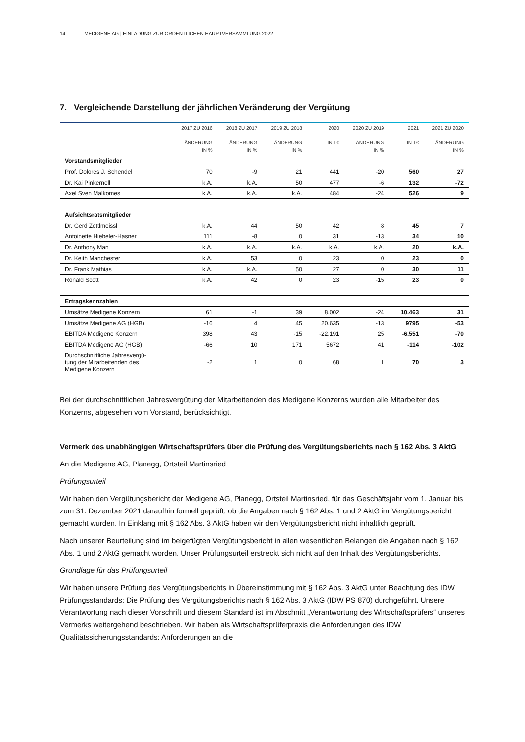14 MEDIGENE AG | EINLADUNG ZUR ORDENTLICHEN HAUPTVERSAMMLUNG 2022
7. Vergleichende Darstellung der jährlichen Veränderung der Vergütung
| | 2017 ZU 2016 ÄNDERUNG IN % | 2018 ZU 2017 ÄNDERUNG IN % | 2019 ZU 2018 ÄNDERUNG IN % | 2020 IN T€ | 2020 ZU 2019 ÄNDERUNG IN % | 2021 IN T€ | 2021 ZU 2020 ÄNDERUNG IN % |
| --- | --- | --- | --- | --- | --- | --- | --- |
| Vorstandsmitglieder | | | | | | | |
| Prof. Dolores J. Schendel | 70 | -9 | 21 | 441 | -20 | 560 | 27 |
| Dr. Kai Pinkernell | k.A. | k.A. | 50 | 477 | -6 | 132 | -72 |
| Axel Sven Malkomes | k.A. | k.A. | k.A. | 484 | -24 | 526 | 9 |
| Aufsichtsratsmitglieder | | | | | | | |
| Dr. Gerd Zettlmeissl | k.A. | 44 | 50 | 42 | 8 | 45 | 7 |
| Antoinette Hiebeler-Hasner | 111 | -8 | 0 | 31 | -13 | 34 | 10 |
| Dr. Anthony Man | k.A. | k.A. | k.A. | k.A. | k.A. | 20 | k.A. |
| Dr. Keith Manchester | k.A. | 53 | 0 | 23 | 0 | 23 | 0 |
| Dr. Frank Mathias | k.A. | k.A. | 50 | 27 | 0 | 30 | 11 |
| Ronald Scott | k.A. | 42 | 0 | 23 | -15 | 23 | 0 |
| Ertragskennzahlen | | | | | | | |
| Umsätze Medigene Konzern | 61 | -1 | 39 | 8.002 | -24 | 10.463 | 31 |
| Umsätze Medigene AG (HGB) | -16 | 4 | 45 | 20.635 | -13 | 9795 | -53 |
| EBITDA Medigene Konzern | 398 | 43 | -15 | -22.191 | 25 | -6.551 | -70 |
| EBITDA Medigene AG (HGB) | -66 | 10 | 171 | 5672 | 41 | -114 | -102 |
| Durchschnittliche Jahresvergü- tung der Mitarbeitenden des Medigene Konzern | -2 | 1 | 0 | 68 | 1 | 70 | 3 |
Bei der durchschnittlichen Jahresvergütung der Mitarbeitenden des Medigene Konzerns wurden alle Mitarbeiter des Konzerns, abgesehen vom Vorstand, berücksichtigt.
Vermerk des unabhängigen Wirtschaftsprüfers über die Prüfung des Vergütungsberichts nach § 162 Abs. 3 AktG
An die Medigene AG, Planegg, Ortsteil Martinsried
Prüfungsurteil
Wir haben den Vergütungsbericht der Medigene AG, Planegg, Ortsteil Martinsried, für das Geschäftsjahr vom 1. Januar bis zum 31. Dezember 2021 daraufhin formell geprüft, ob die Angaben nach § 162 Abs. 1 und 2 AktG im Vergütungsbericht gemacht wurden. In Einklang mit § 162 Abs. 3 AktG haben wir den Vergütungsbericht nicht inhaltlich geprüft.
Nach unserer Beurteilung sind im beigefügten Vergütungsbericht in allen wesentlichen Belangen die Angaben nach § 162 Abs. 1 und 2 AktG gemacht worden. Unser Prüfungsurteil erstreckt sich nicht auf den Inhalt des Vergütungsberichts.
Grundlage für das Prüfungsurteil
Wir haben unsere Prüfung des Vergütungsberichts in Übereinstimmung mit § 162 Abs. 3 AktG unter Beachtung des IDW Prüfungsstandards: Die Prüfung des Vergütungsberichts nach § 162 Abs. 3 AktG (IDW PS 870) durchgeführt. Unsere Verantwortung nach dieser Vorschrift und diesem Standard ist im Abschnitt „Verantwortung des Wirtschaftsprüfers“ unseres Vermerks weitergehend beschrieben. Wir haben als Wirtschaftsprüferpraxis die Anforderungen des IDW Qualitätssicherungsstandards: Anforderungen an die